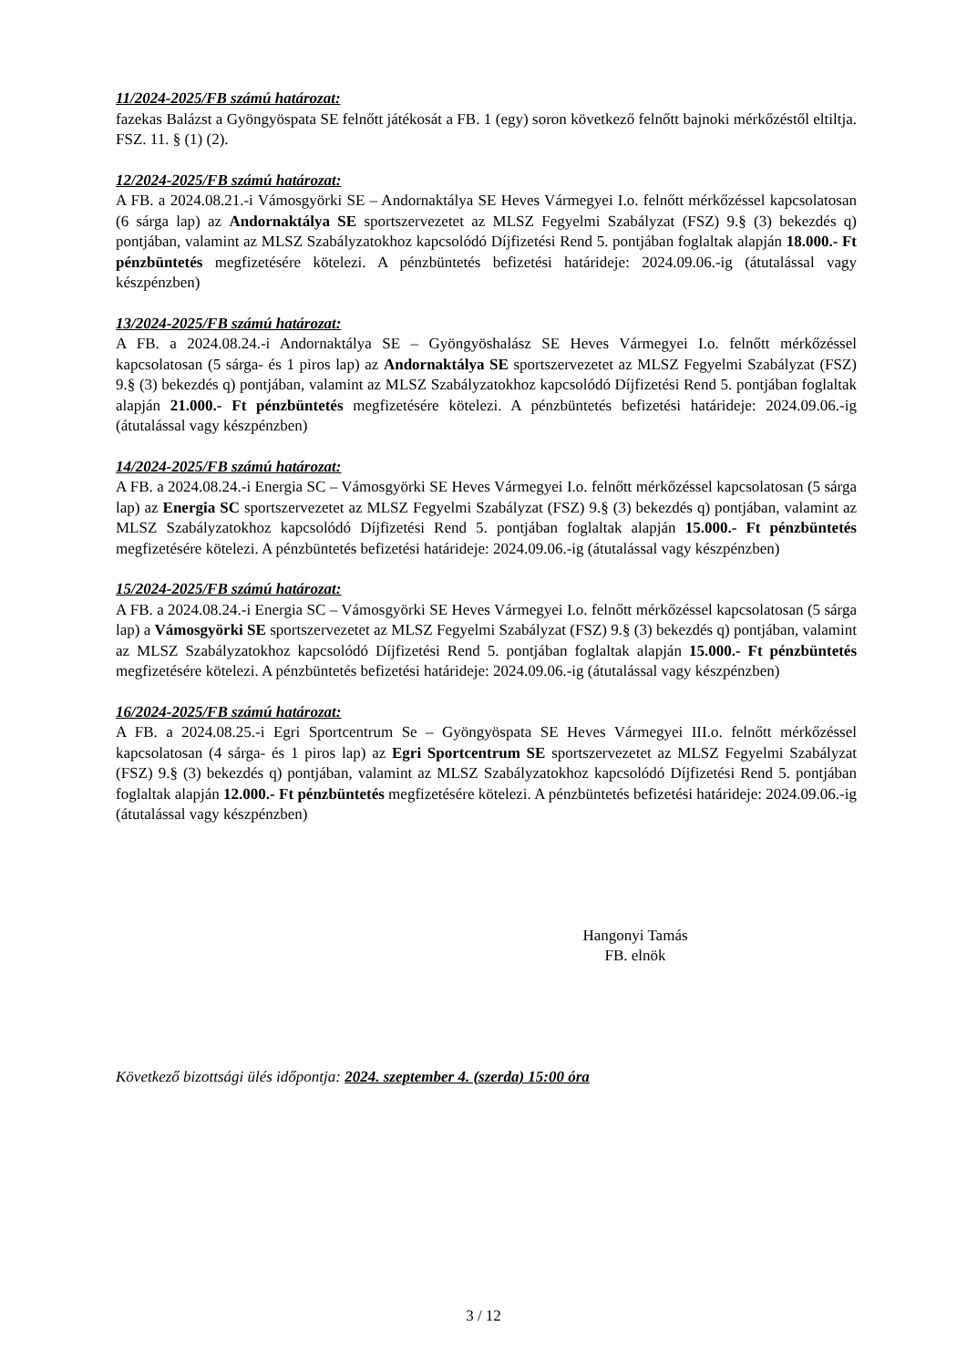11/2024-2025/FB számú határozat:
fazekas Balázst a Gyöngyöspata SE felnőtt játékosát a FB. 1 (egy) soron következő felnőtt bajnoki mérkőzéstől eltiltja. FSZ. 11. § (1) (2).
12/2024-2025/FB számú határozat:
A FB. a 2024.08.21.-i Vámosgyörki SE – Andornaktálya SE Heves Vármegyei I.o. felnőtt mérkőzéssel kapcsolatosan (6 sárga lap) az Andornaktálya SE sportszervezetet az MLSZ Fegyelmi Szabályzat (FSZ) 9.§ (3) bekezdés q) pontjában, valamint az MLSZ Szabályzatokhoz kapcsolódó Díjfizetési Rend 5. pontjában foglaltak alapján 18.000.- Ft pénzbüntetés megfizetésére kötelezi. A pénzbüntetés befizetési határideje: 2024.09.06.-ig (átutalással vagy készpénzben)
13/2024-2025/FB számú határozat:
A FB. a 2024.08.24.-i Andornaktálya SE – Gyöngyöshalász SE Heves Vármegyei I.o. felnőtt mérkőzéssel kapcsolatosan (5 sárga- és 1 piros lap) az Andornaktálya SE sportszervezetet az MLSZ Fegyelmi Szabályzat (FSZ) 9.§ (3) bekezdés q) pontjában, valamint az MLSZ Szabályzatokhoz kapcsolódó Díjfizetési Rend 5. pontjában foglaltak alapján 21.000.- Ft pénzbüntetés megfizetésére kötelezi. A pénzbüntetés befizetési határideje: 2024.09.06.-ig (átutalással vagy készpénzben)
14/2024-2025/FB számú határozat:
A FB. a 2024.08.24.-i Energia SC – Vámosgyörki SE Heves Vármegyei I.o. felnőtt mérkőzéssel kapcsolatosan (5 sárga lap) az Energia SC sportszervezetet az MLSZ Fegyelmi Szabályzat (FSZ) 9.§ (3) bekezdés q) pontjában, valamint az MLSZ Szabályzatokhoz kapcsolódó Díjfizetési Rend 5. pontjában foglaltak alapján 15.000.- Ft pénzbüntetés megfizetésére kötelezi. A pénzbüntetés befizetési határideje: 2024.09.06.-ig (átutalással vagy készpénzben)
15/2024-2025/FB számú határozat:
A FB. a 2024.08.24.-i Energia SC – Vámosgyörki SE Heves Vármegyei I.o. felnőtt mérkőzéssel kapcsolatosan (5 sárga lap) a Vámosgyörki SE sportszervezetet az MLSZ Fegyelmi Szabályzat (FSZ) 9.§ (3) bekezdés q) pontjában, valamint az MLSZ Szabályzatokhoz kapcsolódó Díjfizetési Rend 5. pontjában foglaltak alapján 15.000.- Ft pénzbüntetés megfizetésére kötelezi. A pénzbüntetés befizetési határideje: 2024.09.06.-ig (átutalással vagy készpénzben)
16/2024-2025/FB számú határozat:
A FB. a 2024.08.25.-i Egri Sportcentrum Se – Gyöngyöspata SE Heves Vármegyei III.o. felnőtt mérkőzéssel kapcsolatosan (4 sárga- és 1 piros lap) az Egri Sportcentrum SE sportszervezetet az MLSZ Fegyelmi Szabályzat (FSZ) 9.§ (3) bekezdés q) pontjában, valamint az MLSZ Szabályzatokhoz kapcsolódó Díjfizetési Rend 5. pontjában foglaltak alapján 12.000.- Ft pénzbüntetés megfizetésére kötelezi. A pénzbüntetés befizetési határideje: 2024.09.06.-ig (átutalással vagy készpénzben)
Hangonyi Tamás
FB. elnök
Következő bizottsági ülés időpontja: 2024. szeptember 4. (szerda) 15:00 óra
3 / 12